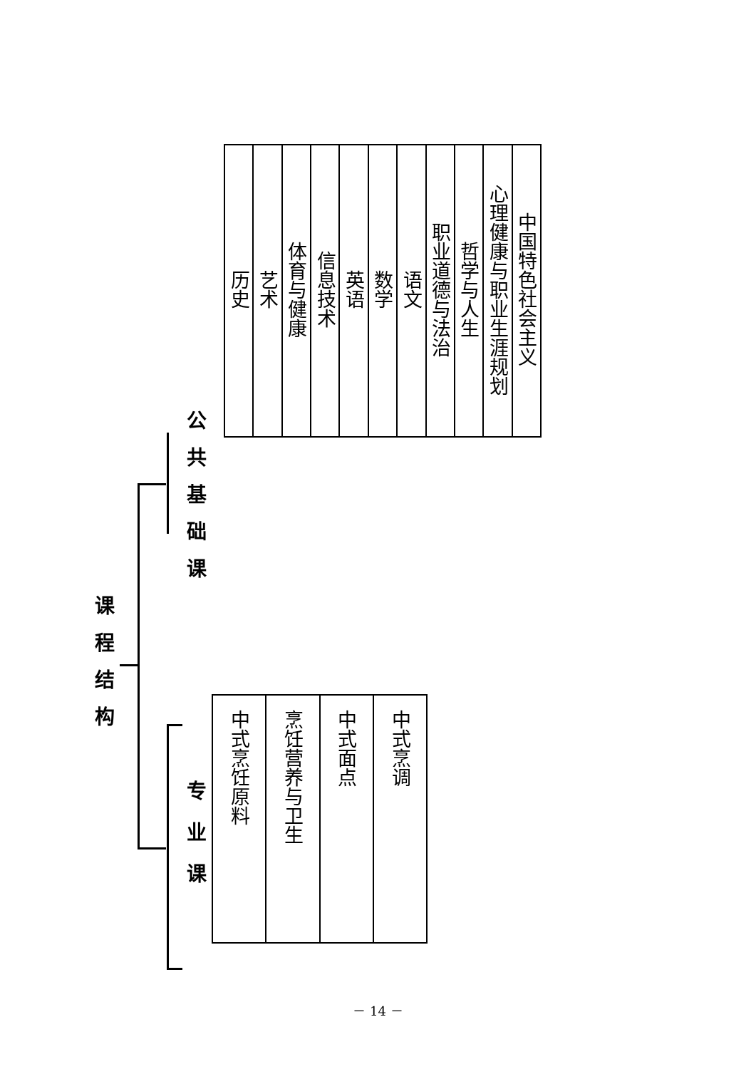课程结构
公共基础课
专业课
| 历史 | 艺术 | 体育与健康 | 信息技术 | 英语 | 数学 | 语文 | 职业道德与法治 | 哲学与人生 | 心理健康与职业生涯规划 | 中国特色社会主义 |
| 中式烹饪原料 | 烹饪营养与卫生 | 中式面点 | 中式烹调 |
－ 14 －